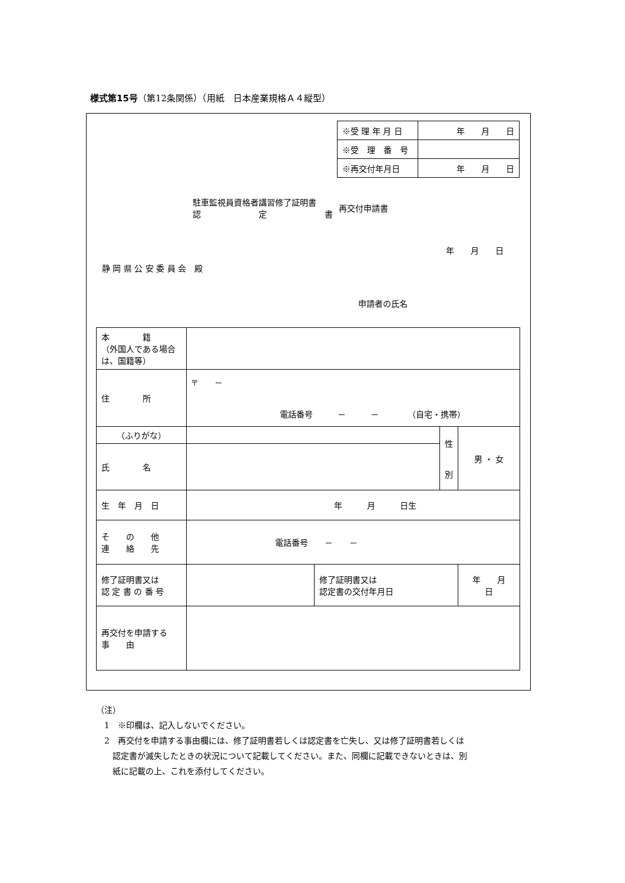様式第15号（第12条関係）（用紙　日本産業規格Ａ４縦型）
| ※受 理 年 月 日 | 年 月 日 |
| ※受 理 番 号 | |
| ※再交付年月日 | 年 月 日 |
駐車監視員資格者講習修了証明書
認　　　　　　　定　　　　　　　書
再交付申請書
年　　月　　日
静 岡 県 公 安 委 員 会　殿
申請者の氏名
| 本 籍 （外国人である場合は、国籍等） | | | | |
| 住 所 | 〒 － 電話番号 － － （自宅・携帯） | | | |
| （ふりがな） | | | 性 別 | 男 ・ 女 |
| 氏 名 | | | | |
| 生 年 月 日 | 年 月 日生 | | | |
| そ の 他 連 絡 先 | 電話番号 － － | | | |
| 修了証明書又は 認 定 書 の 番 号 | | 修了証明書又は 認定書の交付年月日 | | 年 月 日 |
| 再交付を申請する 事 由 | | | | |
（注）
　1　※印欄は、記入しないでください。
　2　再交付を申請する事由欄には、修了証明書若しくは認定書を亡失し、又は修了証明書若しくは
　　認定書が滅失したときの状況について記載してください。また、同欄に記載できないときは、別
　　紙に記載の上、これを添付してください。